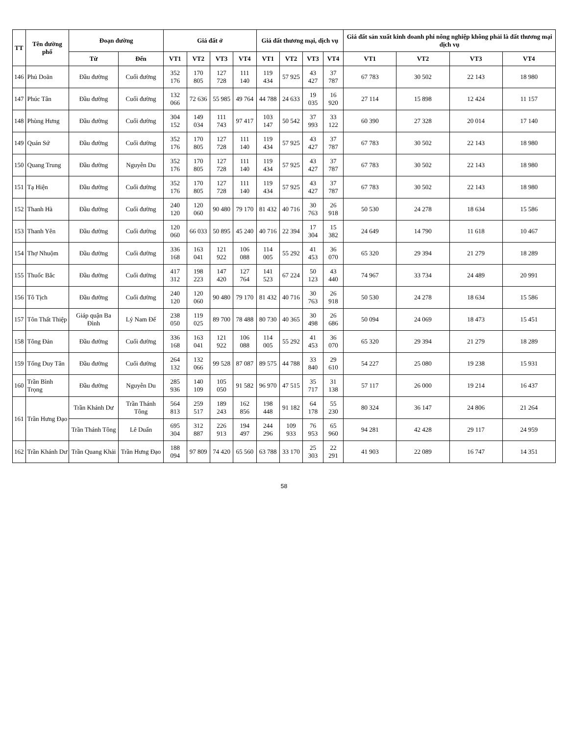| TT | Tên đường phố | Đoạn đường | | Giá đất ở | | | | Giá đất thương mại, dịch vụ | | | | Giá đất sản xuất kinh doanh phi nông nghiệp không phải là đất thương mại dịch vụ | | | |
| --- | --- | --- | --- | --- | --- | --- | --- | --- | --- | --- | --- | --- | --- | --- | --- |
| | | Từ | Đến | VT1 | VT2 | VT3 | VT4 | VT1 | VT2 | VT3 | VT4 | VT1 | VT2 | VT3 | VT4 |
| 146 | Phủ Doãn | Đầu đường | Cuối đường | 352 176 | 170 805 | 127 728 | 111 140 | 119 434 | 57 925 | 43 427 | 37 787 | 67 783 | 30 502 | 22 143 | 18 980 |
| 147 | Phúc Tân | Đầu đường | Cuối đường | 132 066 | 72 636 | 55 985 | 49 764 | 44 788 | 24 633 | 19 035 | 16 920 | 27 114 | 15 898 | 12 424 | 11 157 |
| 148 | Phùng Hưng | Đầu đường | Cuối đường | 304 152 | 149 034 | 111 743 | 97 417 | 103 147 | 50 542 | 37 993 | 33 122 | 60 390 | 27 328 | 20 014 | 17 140 |
| 149 | Quán Sứ | Đầu đường | Cuối đường | 352 176 | 170 805 | 127 728 | 111 140 | 119 434 | 57 925 | 43 427 | 37 787 | 67 783 | 30 502 | 22 143 | 18 980 |
| 150 | Quang Trung | Đầu đường | Nguyễn Du | 352 176 | 170 805 | 127 728 | 111 140 | 119 434 | 57 925 | 43 427 | 37 787 | 67 783 | 30 502 | 22 143 | 18 980 |
| 151 | Tạ Hiện | Đầu đường | Cuối đường | 352 176 | 170 805 | 127 728 | 111 140 | 119 434 | 57 925 | 43 427 | 37 787 | 67 783 | 30 502 | 22 143 | 18 980 |
| 152 | Thanh Hà | Đầu đường | Cuối đường | 240 120 | 120 060 | 90 480 | 79 170 | 81 432 | 40 716 | 30 763 | 26 918 | 50 530 | 24 278 | 18 634 | 15 586 |
| 153 | Thanh Yên | Đầu đường | Cuối đường | 120 060 | 66 033 | 50 895 | 45 240 | 40 716 | 22 394 | 17 304 | 15 382 | 24 649 | 14 790 | 11 618 | 10 467 |
| 154 | Thợ Nhuộm | Đầu đường | Cuối đường | 336 168 | 163 041 | 121 922 | 106 088 | 114 005 | 55 292 | 41 453 | 36 070 | 65 320 | 29 394 | 21 279 | 18 289 |
| 155 | Thuốc Bắc | Đầu đường | Cuối đường | 417 312 | 198 223 | 147 420 | 127 764 | 141 523 | 67 224 | 50 123 | 43 440 | 74 967 | 33 734 | 24 489 | 20 991 |
| 156 | Tô Tịch | Đầu đường | Cuối đường | 240 120 | 120 060 | 90 480 | 79 170 | 81 432 | 40 716 | 30 763 | 26 918 | 50 530 | 24 278 | 18 634 | 15 586 |
| 157 | Tôn Thất Thiệp | Giáp quận Ba Đình | Lý Nam Đế | 238 050 | 119 025 | 89 700 | 78 488 | 80 730 | 40 365 | 30 498 | 26 686 | 50 094 | 24 069 | 18 473 | 15 451 |
| 158 | Tông Đản | Đầu đường | Cuối đường | 336 168 | 163 041 | 121 922 | 106 088 | 114 005 | 55 292 | 41 453 | 36 070 | 65 320 | 29 394 | 21 279 | 18 289 |
| 159 | Tống Duy Tân | Đầu đường | Cuối đường | 264 132 | 132 066 | 99 528 | 87 087 | 89 575 | 44 788 | 33 840 | 29 610 | 54 227 | 25 080 | 19 238 | 15 931 |
| 160 | Trần Bình Trọng | Đầu đường | Nguyễn Du | 285 936 | 140 109 | 105 050 | 91 582 | 96 970 | 47 515 | 35 717 | 31 138 | 57 117 | 26 000 | 19 214 | 16 437 |
| 161 | Trần Hưng Đạo | Trần Khánh Dư | Trần Thánh Tông | 564 813 | 259 517 | 189 243 | 162 856 | 198 448 | 91 182 | 64 178 | 55 230 | 80 324 | 36 147 | 24 806 | 21 264 |
| | | Trần Thánh Tông | Lê Duẩn | 695 304 | 312 887 | 226 913 | 194 497 | 244 296 | 109 933 | 76 953 | 65 960 | 94 281 | 42 428 | 29 117 | 24 959 |
| 162 | Trần Khánh Dư | Trần Quang Khải | Trần Hưng Đạo | 188 094 | 97 809 | 74 420 | 65 560 | 63 788 | 33 170 | 25 303 | 22 291 | 41 903 | 22 089 | 16 747 | 14 351 |
58